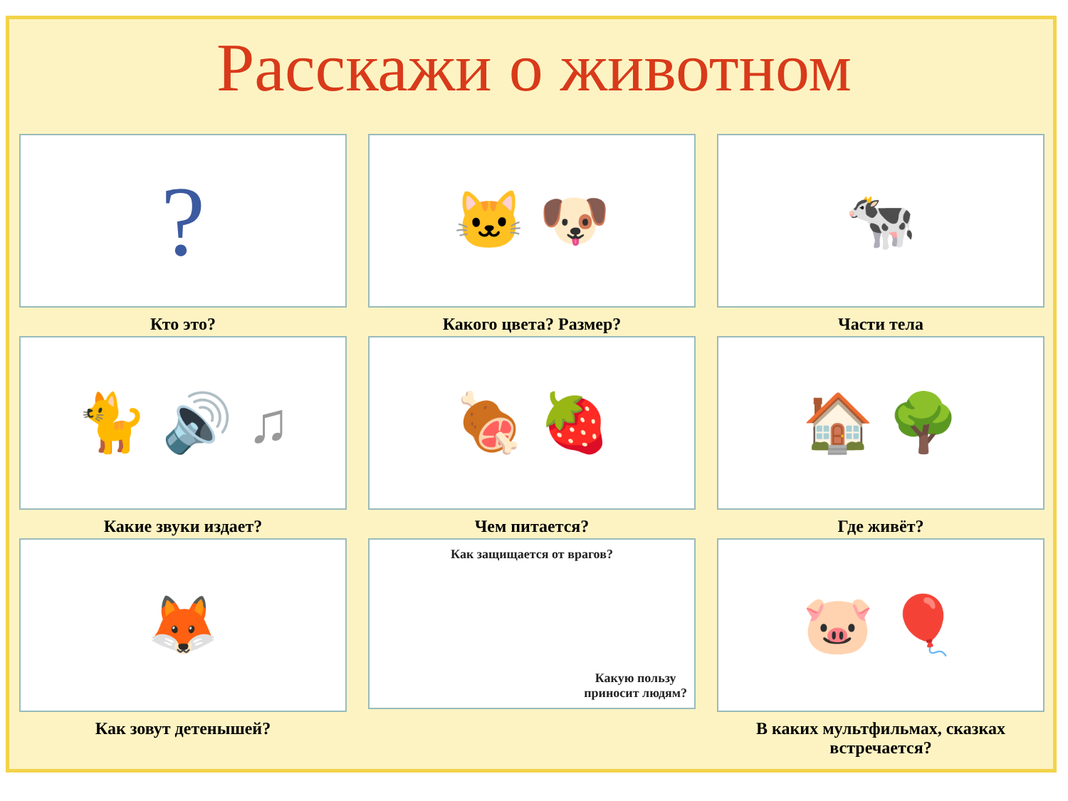Расскажи о животном
?
Кто это?
🐱 🐶
Какого цвета? Размер?
🐄
Части тела
🐈 🔊 ♫
Какие звуки издает?
🍖 🍓
Чем питается?
🏠 🌳
Где живёт?
🦊
Как зовут детенышей?
Как защищается от врагов?
Какую пользу
приносит людям?
🐷 🎈
В каких мультфильмах, сказках
встречается?